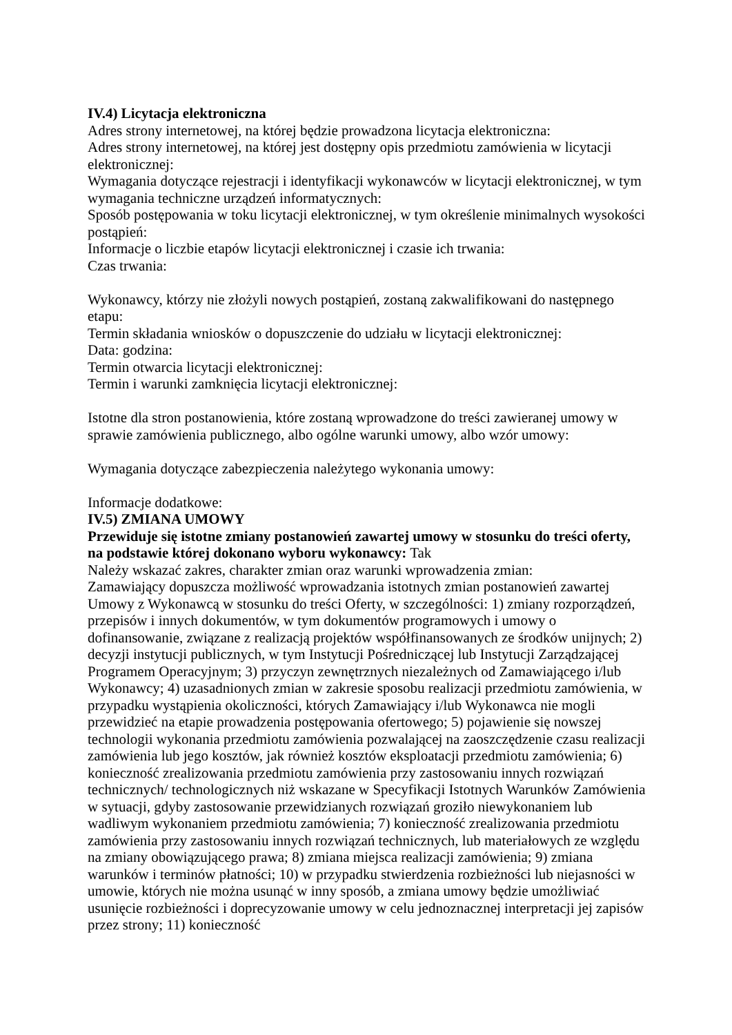IV.4) Licytacja elektroniczna
Adres strony internetowej, na której będzie prowadzona licytacja elektroniczna:
Adres strony internetowej, na której jest dostępny opis przedmiotu zamówienia w licytacji elektronicznej:
Wymagania dotyczące rejestracji i identyfikacji wykonawców w licytacji elektronicznej, w tym wymagania techniczne urządzeń informatycznych:
Sposób postępowania w toku licytacji elektronicznej, w tym określenie minimalnych wysokości postąpień:
Informacje o liczbie etapów licytacji elektronicznej i czasie ich trwania:
Czas trwania:
Wykonawcy, którzy nie złożyli nowych postąpień, zostaną zakwalifikowani do następnego etapu:
Termin składania wniosków o dopuszczenie do udziału w licytacji elektronicznej:
Data: godzina:
Termin otwarcia licytacji elektronicznej:
Termin i warunki zamknięcia licytacji elektronicznej:
Istotne dla stron postanowienia, które zostaną wprowadzone do treści zawieranej umowy w sprawie zamówienia publicznego, albo ogólne warunki umowy, albo wzór umowy:
Wymagania dotyczące zabezpieczenia należytego wykonania umowy:
Informacje dodatkowe:
IV.5) ZMIANA UMOWY
Przewiduje się istotne zmiany postanowień zawartej umowy w stosunku do treści oferty, na podstawie której dokonano wyboru wykonawcy: Tak
Należy wskazać zakres, charakter zmian oraz warunki wprowadzenia zmian:
Zamawiający dopuszcza możliwość wprowadzania istotnych zmian postanowień zawartej Umowy z Wykonawcą w stosunku do treści Oferty, w szczególności: 1) zmiany rozporządzeń, przepisów i innych dokumentów, w tym dokumentów programowych i umowy o dofinansowanie, związane z realizacją projektów współfinansowanych ze środków unijnych; 2) decyzji instytucji publicznych, w tym Instytucji Pośredniczącej lub Instytucji Zarządzającej Programem Operacyjnym; 3) przyczyn zewnętrznych niezależnych od Zamawiającego i/lub Wykonawcy; 4) uzasadnionych zmian w zakresie sposobu realizacji przedmiotu zamówienia, w przypadku wystąpienia okoliczności, których Zamawiający i/lub Wykonawca nie mogli przewidzieć na etapie prowadzenia postępowania ofertowego; 5) pojawienie się nowszej technologii wykonania przedmiotu zamówienia pozwalającej na zaoszczędzenie czasu realizacji zamówienia lub jego kosztów, jak również kosztów eksploatacji przedmiotu zamówienia; 6) konieczność zrealizowania przedmiotu zamówienia przy zastosowaniu innych rozwiązań technicznych/ technologicznych niż wskazane w Specyfikacji Istotnych Warunków Zamówienia w sytuacji, gdyby zastosowanie przewidzianych rozwiązań groziło niewykonaniem lub wadliwym wykonaniem przedmiotu zamówienia; 7) konieczność zrealizowania przedmiotu zamówienia przy zastosowaniu innych rozwiązań technicznych, lub materiałowych ze względu na zmiany obowiązującego prawa; 8) zmiana miejsca realizacji zamówienia; 9) zmiana warunków i terminów płatności; 10) w przypadku stwierdzenia rozbieżności lub niejasności w umowie, których nie można usunąć w inny sposób, a zmiana umowy będzie umożliwiać usunięcie rozbieżności i doprecyzowanie umowy w celu jednoznacznej interpretacji jej zapisów przez strony; 11) konieczność